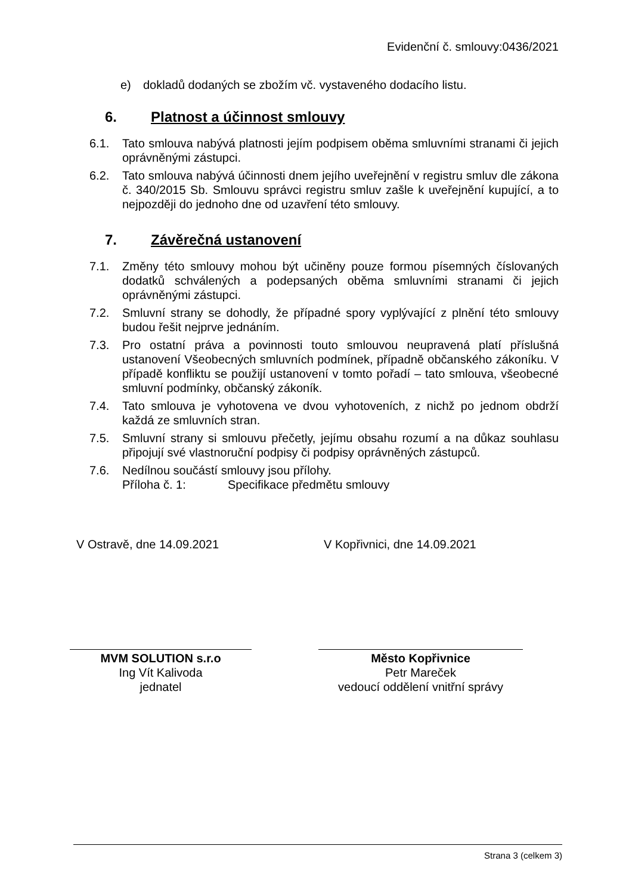Evidenční č. smlouvy:0436/2021
e) dokladů dodaných se zbožím vč. vystaveného dodacího listu.
6. Platnost a účinnost smlouvy
6.1. Tato smlouva nabývá platnosti jejím podpisem oběma smluvními stranami či jejich oprávněnými zástupci.
6.2. Tato smlouva nabývá účinnosti dnem jejího uveřejnění v registru smluv dle zákona č. 340/2015 Sb. Smlouvu správci registru smluv zašle k uveřejnění kupující, a to nejpozději do jednoho dne od uzavření této smlouvy.
7. Závěrečná ustanovení
7.1. Změny této smlouvy mohou být učiněny pouze formou písemných číslovaných dodatků schválených a podepsaných oběma smluvními stranami či jejich oprávněnými zástupci.
7.2. Smluvní strany se dohodly, že případné spory vyplývající z plnění této smlouvy budou řešit nejprve jednáním.
7.3. Pro ostatní práva a povinnosti touto smlouvou neupravená platí příslušná ustanovení Všeobecných smluvních podmínek, případně občanského zákoníku. V případě konfliktu se použijí ustanovení v tomto pořadí – tato smlouva, všeobecné smluvní podmínky, občanský zákoník.
7.4. Tato smlouva je vyhotovena ve dvou vyhotoveních, z nichž po jednom obdrží každá ze smluvních stran.
7.5. Smluvní strany si smlouvu přečetly, jejímu obsahu rozumí a na důkaz souhlasu připojují své vlastnoruční podpisy či podpisy oprávněných zástupců.
7.6. Nedílnou součástí smlouvy jsou přílohy.
Příloha č. 1: Specifikace předmětu smlouvy
V Ostravě, dne 14.09.2021 V Kopřivnici, dne 14.09.2021
MVM SOLUTION s.r.o
Ing Vít Kalivoda
jednatel
Město Kopřivnice
Petr Mareček
vedoucí oddělení vnitřní správy
Strana 3 (celkem 3)